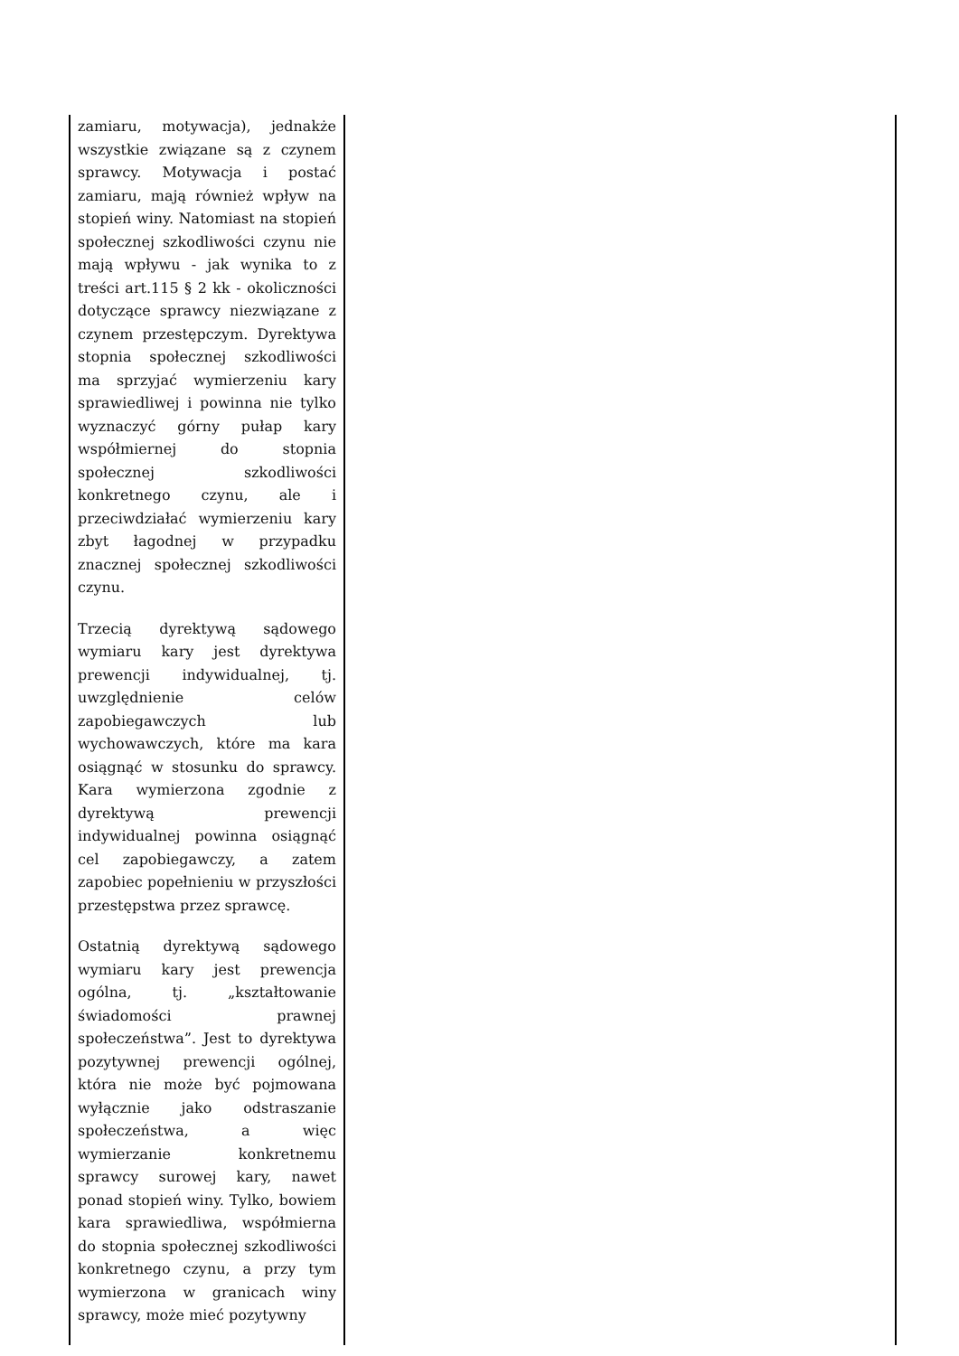| zamiaru, motywacja), jednakże wszystkie związane są z czynem sprawcy. Motywacja i postać zamiaru, mają również wpływ na stopień winy. Natomiast na stopień społecznej szkodliwości czynu nie mają wpływu - jak wynika to z treści art.115 § 2 kk - okoliczności dotyczące sprawcy niezwiązane z czynem przestępczym. Dyrektywa stopnia społecznej szkodliwości ma sprzyjać wymierzeniu kary sprawiedliwej i powinna nie tylko wyznaczyć górny pułap kary współmiernej do stopnia społecznej szkodliwości konkretnego czynu, ale i przeciwdziałać wymierzeniu kary zbyt łagodnej w przypadku znacznej społecznej szkodliwości czynu. Trzecią dyrektywą sądowego wymiaru kary jest dyrektywa prewencji indywidualnej, tj. uwzględnienie celów zapobiegawczych lub wychowawczych, które ma kara osiągnąć w stosunku do sprawcy. Kara wymierzona zgodnie z dyrektywą prewencji indywidualnej powinna osiągnąć cel zapobiegawczy, a zatem zapobiec popełnieniu w przyszłości przestępstwa przez sprawcę. Ostatnią dyrektywą sądowego wymiaru kary jest prewencja ogólna, tj. „kształtowanie świadomości prawnej społeczeństwa”. Jest to dyrektywa pozytywnej prewencji ogólnej, która nie może być pojmowana wyłącznie jako odstraszanie społeczeństwa, a więc wymierzanie konkretnemu sprawcy surowej kary, nawet ponad stopień winy. Tylko, bowiem kara sprawiedliwa, współmierna do stopnia społecznej szkodliwości konkretnego czynu, a przy tym wymierzona w granicach winy sprawcy, może mieć pozytywny | |